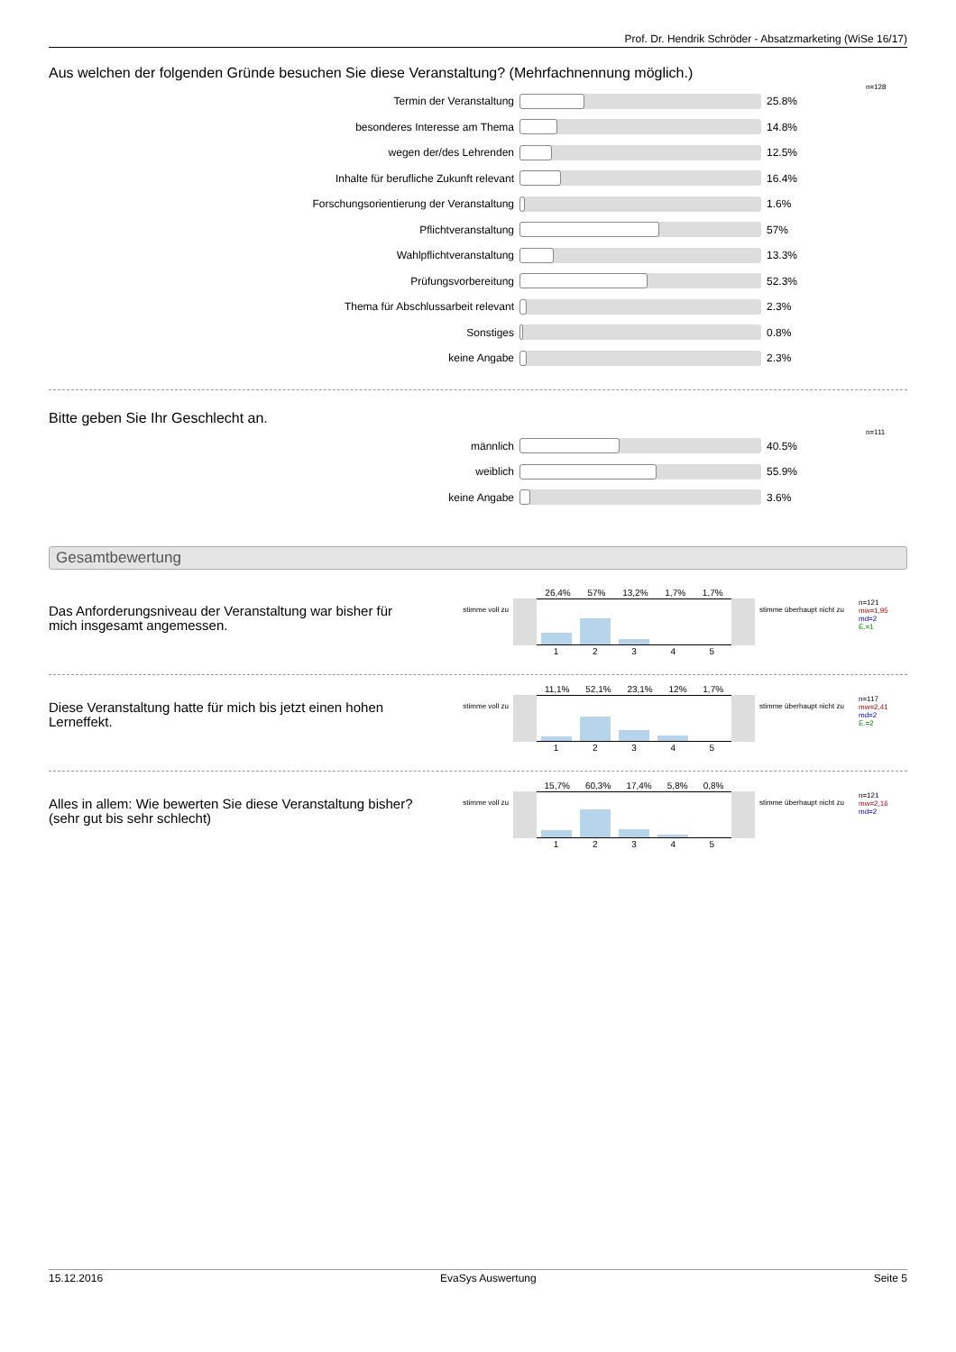Prof. Dr. Hendrik Schröder - Absatzmarketing (WiSe 16/17)
Aus welchen der folgenden Gründe besuchen Sie diese Veranstaltung? (Mehrfachnennung möglich.)
Termin der Veranstaltung 25.8%
n=128
besonderes Interesse am Thema 14.8%
wegen der/des Lehrenden 12.5%
Inhalte für berufliche Zukunft relevant 16.4%
Forschungsorientierung der Veranstaltung 1.6%
Pflichtveranstaltung 57%
Wahlpflichtveranstaltung 13.3%
Prüfungsvorbereitung 52.3%
Thema für Abschlussarbeit relevant 2.3%
Sonstiges 0.8%
keine Angabe 2.3%
Bitte geben Sie Ihr Geschlecht an.
männlich 40.5%
n=111
weiblich 55.9%
keine Angabe 3.6%
Gesamtbewertung
Das Anforderungsniveau der Veranstaltung war bisher für mich insgesamt angemessen.
stimme voll zu
26,4% 57% 13,2% 1,7% 1,7%
1 2 3 4 5
stimme überhaupt nicht zu
n=121
mw=1,95
md=2
E.=1
Diese Veranstaltung hatte für mich bis jetzt einen hohen Lerneffekt.
stimme voll zu
11,1% 52,1% 23,1% 12% 1,7%
1 2 3 4 5
stimme überhaupt nicht zu
n=117
mw=2,41
md=2
E.=2
Alles in allem: Wie bewerten Sie diese Veranstaltung bisher? (sehr gut bis sehr schlecht)
stimme voll zu
15,7% 60,3% 17,4% 5,8% 0,8%
1 2 3 4 5
stimme überhaupt nicht zu
n=121
mw=2,16
md=2
15.12.2016 EvaSys Auswertung Seite 5